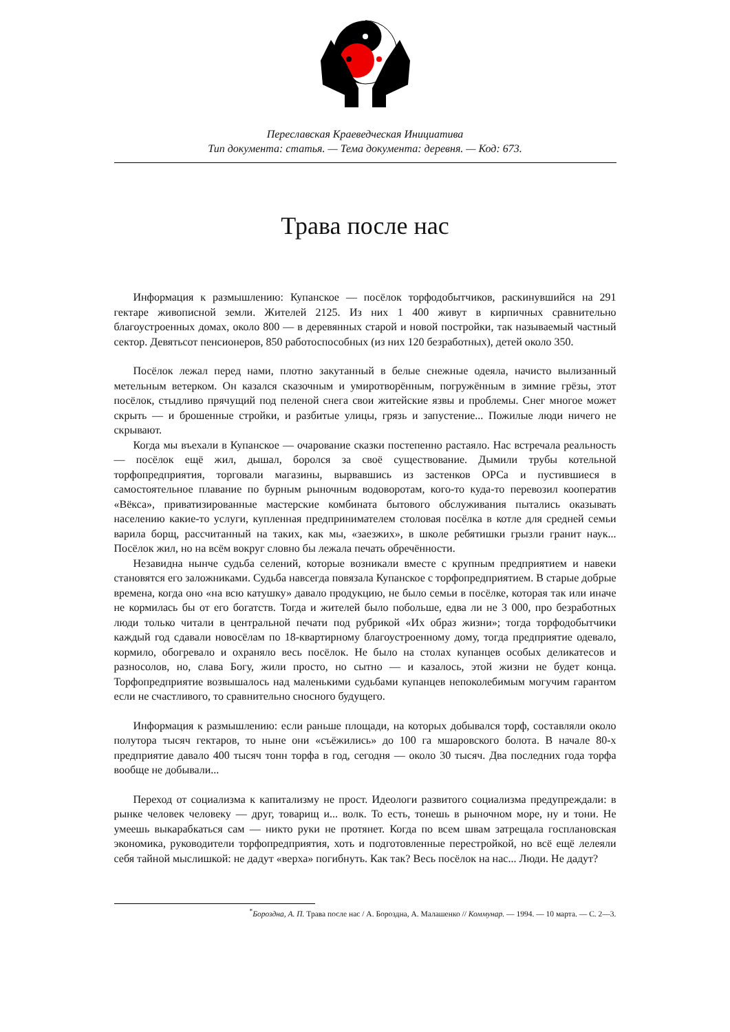Переславская Краеведческая Инициатива
Тип документа: статья. — Тема документа: деревня. — Код: 673.
Трава после нас
Информация к размышлению: Купанское — посёлок торфодобытчиков, раскинувшийся на 291 гектаре живописной земли. Жителей 2125. Из них 1 400 живут в кирпичных сравнительно благоустроенных домах, около 800 — в деревянных старой и новой постройки, так называемый частный сектор. Девятьсот пенсионеров, 850 работоспособных (из них 120 безработных), детей около 350.
Посёлок лежал перед нами, плотно закутанный в белые снежные одеяла, начисто вылизанный метельным ветерком. Он казался сказочным и умиротворённым, погружённым в зимние грёзы, этот посёлок, стыдливо прячущий под пеленой снега свои житейские язвы и проблемы. Снег многое может скрыть — и брошенные стройки, и разбитые улицы, грязь и запустение... Пожилые люди ничего не скрывают.
Когда мы въехали в Купанское — очарование сказки постепенно растаяло. Нас встречала реальность — посёлок ещё жил, дышал, боролся за своё существование. Дымили трубы котельной торфопредприятия, торговали магазины, вырвавшись из застенков ОРСа и пустившиеся в самостоятельное плавание по бурным рыночным водоворотам, кого-то куда-то перевозил кооператив «Вёкса», приватизированные мастерские комбината бытового обслуживания пытались оказывать населению какие-то услуги, купленная предпринимателем столовая посёлка в котле для средней семьи варила борщ, рассчитанный на таких, как мы, «заезжих», в школе ребятишки грызли гранит наук... Посёлок жил, но на всём вокруг словно бы лежала печать обречённости.
Незавидна нынче судьба селений, которые возникали вместе с крупным предприятием и навеки становятся его заложниками. Судьба навсегда повязала Купанское с торфопредприятием. В старые добрые времена, когда оно «на всю катушку» давало продукцию, не было семьи в посёлке, которая так или иначе не кормилась бы от его богатств. Тогда и жителей было побольше, едва ли не 3 000, про безработных люди только читали в центральной печати под рубрикой «Их образ жизни»; тогда торфодобытчики каждый год сдавали новосёлам по 18-квартирному благоустроенному дому, тогда предприятие одевало, кормило, обогревало и охраняло весь посёлок. Не было на столах купанцев особых деликатесов и разносолов, но, слава Богу, жили просто, но сытно — и казалось, этой жизни не будет конца. Торфопредприятие возвышалось над маленькими судьбами купанцев непоколебимым могучим гарантом если не счастливого, то сравнительно сносного будущего.
Информация к размышлению: если раньше площади, на которых добывался торф, составляли около полутора тысяч гектаров, то ныне они «съёжились» до 100 га мшаровского болота. В начале 80-х предприятие давало 400 тысяч тонн торфа в год, сегодня — около 30 тысяч. Два последних года торфа вообще не добывали...
Переход от социализма к капитализму не прост. Идеологи развитого социализма предупреждали: в рынке человек человеку — друг, товарищ и... волк. То есть, тонешь в рыночном море, ну и тони. Не умеешь выкарабкаться сам — никто руки не протянет. Когда по всем швам затрещала госплановская экономика, руководители торфопредприятия, хоть и подготовленные перестройкой, но всё ещё лелеяли себя тайной мыслишкой: не дадут «верха» погибнуть. Как так? Весь посёлок на нас... Люди. Не дадут?
<sup>*</sup> Бороздна, А. П. Трава после нас / А. Бороздна, А. Малашенко // Коммунар. — 1994. — 10 марта. — С. 2—3.